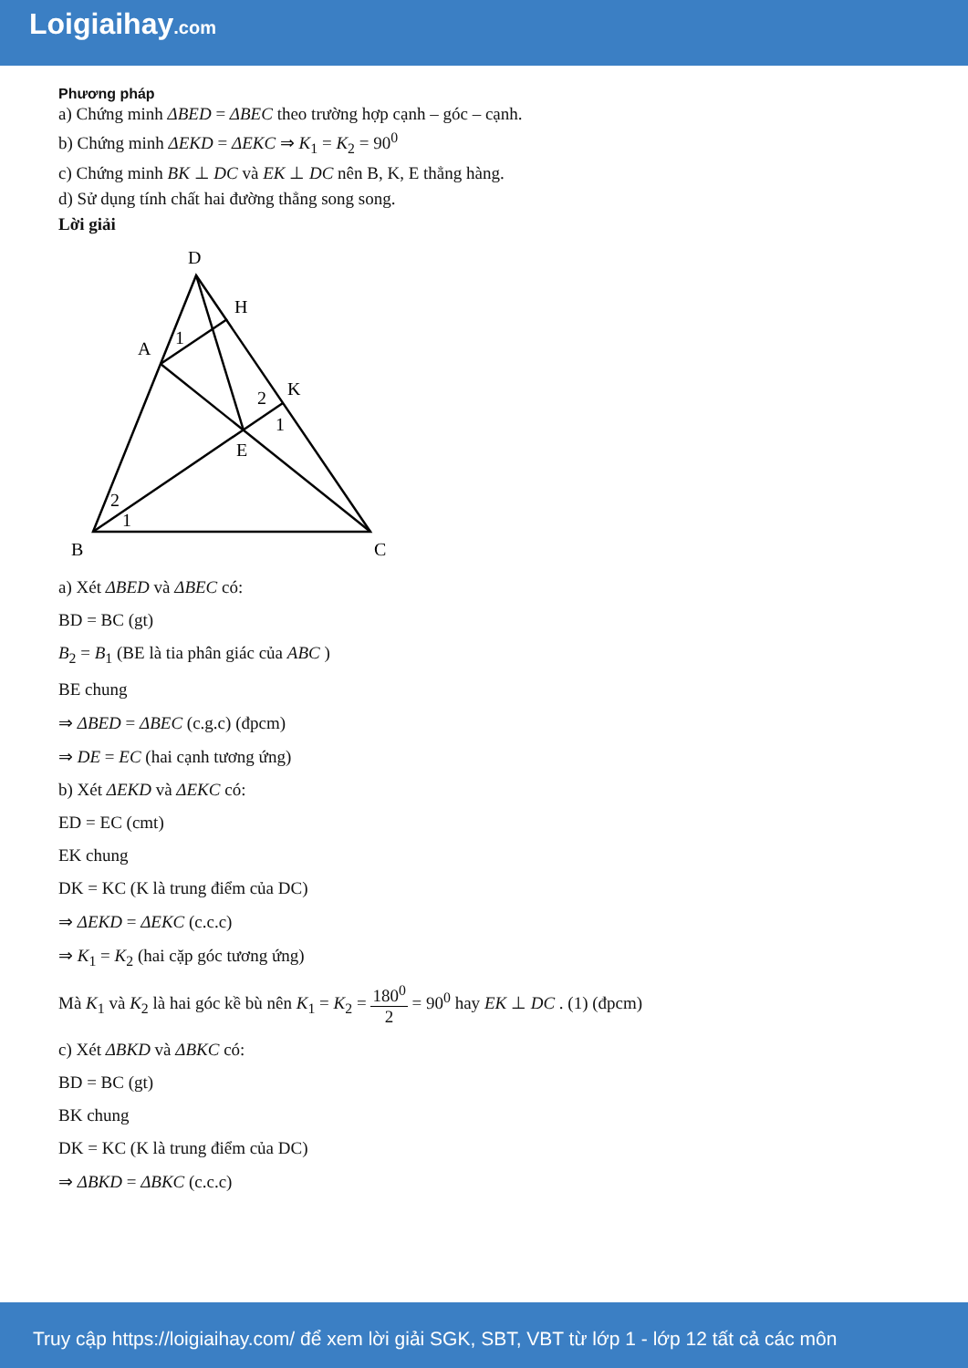Loigiaihay.com
Phương pháp
a) Chứng minh ΔBED = ΔBEC theo trường hợp cạnh – góc – cạnh.
b) Chứng minh ΔEKD = ΔEKC ⇒ K<sub>1</sub> = K<sub>2</sub> = 90<sup>0</sup>
c) Chứng minh BK ⊥ DC và EK ⊥ DC nên B, K, E thẳng hàng.
d) Sử dụng tính chất hai đường thẳng song song.
Lời giải
D
H
A
K
E
B
C
1
2
1
2
1
a) Xét ΔBED và ΔBEC có:
BD = BC (gt)
B<sub>2</sub> = B<sub>1</sub> (BE là tia phân giác của ABC )
BE chung
⇒ ΔBED = ΔBEC (c.g.c) (đpcm)
⇒ DE = EC (hai cạnh tương ứng)
b) Xét ΔEKD và ΔEKC có:
ED = EC (cmt)
EK chung
DK = KC (K là trung điểm của DC)
⇒ ΔEKD = ΔEKC (c.c.c)
⇒ K<sub>1</sub> = K<sub>2</sub> (hai cặp góc tương ứng)
Mà K<sub>1</sub> và K<sub>2</sub> là hai góc kề bù nên K<sub>1</sub> = K<sub>2</sub> = 180<sup>0</sup> 2 = 90<sup>0</sup> hay EK ⊥ DC . (1) (đpcm)
c) Xét ΔBKD và ΔBKC có:
BD = BC (gt)
BK chung
DK = KC (K là trung điểm của DC)
⇒ ΔBKD = ΔBKC (c.c.c)
Truy cập https://loigiaihay.com/ để xem lời giải SGK, SBT, VBT từ lớp 1 - lớp 12 tất cả các môn